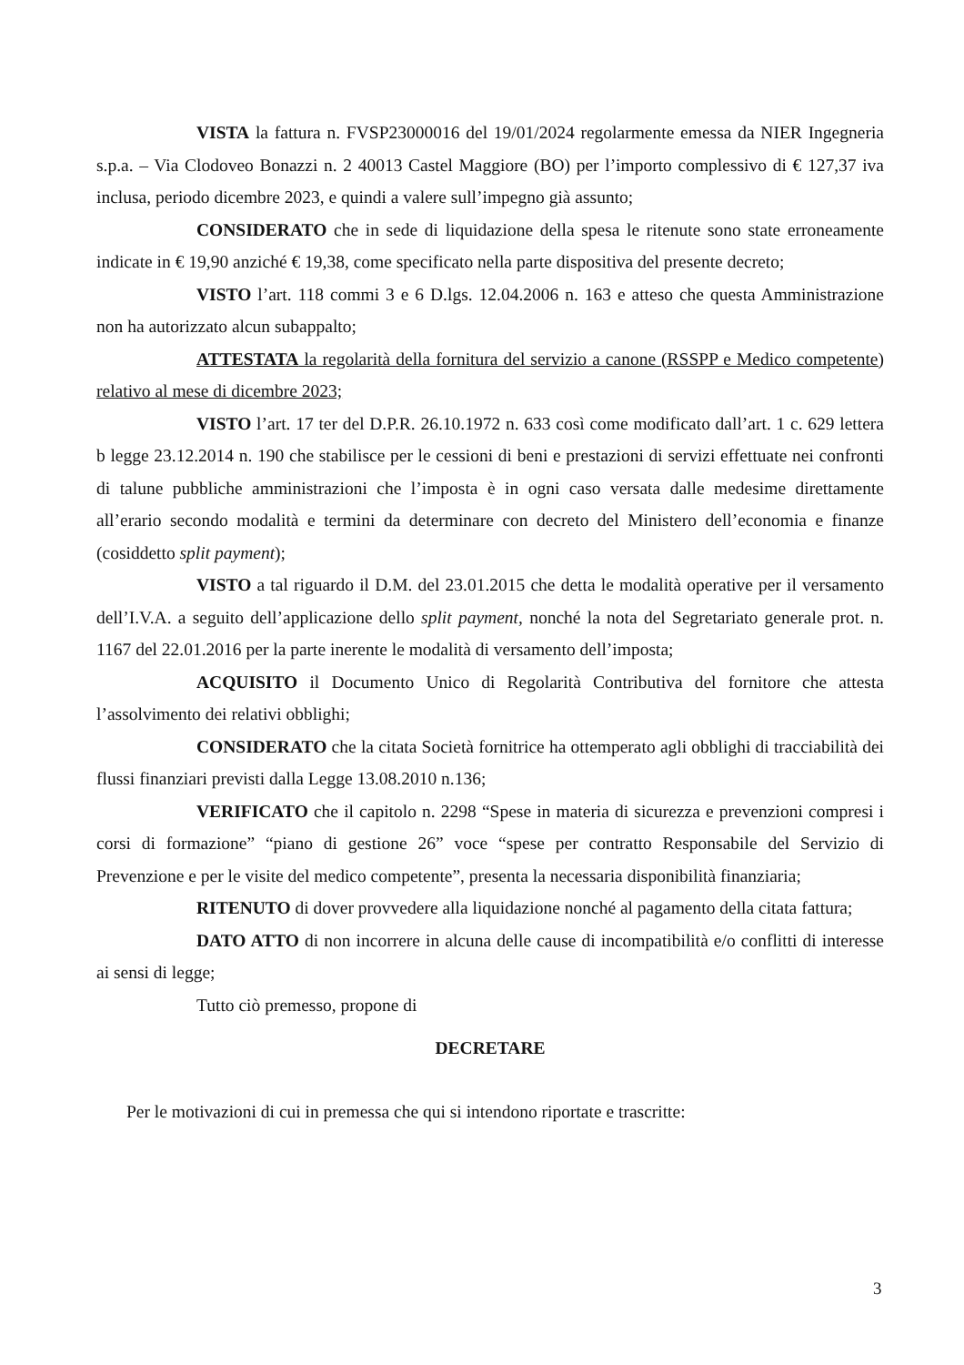VISTA la fattura n. FVSP23000016 del 19/01/2024 regolarmente emessa da NIER Ingegneria s.p.a. – Via Clodoveo Bonazzi n. 2 40013 Castel Maggiore (BO) per l’importo complessivo di € 127,37 iva inclusa, periodo dicembre 2023, e quindi a valere sull’impegno già assunto;
CONSIDERATO che in sede di liquidazione della spesa le ritenute sono state erroneamente indicate in € 19,90 anziché € 19,38, come specificato nella parte dispositiva del presente decreto;
VISTO l’art. 118 commi 3 e 6 D.lgs. 12.04.2006 n. 163 e atteso che questa Amministrazione non ha autorizzato alcun subappalto;
ATTESTATA la regolarità della fornitura del servizio a canone (RSSPP e Medico competente) relativo al mese di dicembre 2023;
VISTO l’art. 17 ter del D.P.R. 26.10.1972 n. 633 così come modificato dall’art. 1 c. 629 lettera b legge 23.12.2014 n. 190 che stabilisce per le cessioni di beni e prestazioni di servizi effettuate nei confronti di talune pubbliche amministrazioni che l’imposta è in ogni caso versata dalle medesime direttamente all’erario secondo modalità e termini da determinare con decreto del Ministero dell’economia e finanze (cosiddetto split payment);
VISTO a tal riguardo il D.M. del 23.01.2015 che detta le modalità operative per il versamento dell’I.V.A. a seguito dell’applicazione dello split payment, nonché la nota del Segretariato generale prot. n. 1167 del 22.01.2016 per la parte inerente le modalità di versamento dell’imposta;
ACQUISITO il Documento Unico di Regolarità Contributiva del fornitore che attesta l’assolvimento dei relativi obblighi;
CONSIDERATO che la citata Società fornitrice ha ottemperato agli obblighi di tracciabilità dei flussi finanziari previsti dalla Legge 13.08.2010 n.136;
VERIFICATO che il capitolo n. 2298 “Spese in materia di sicurezza e prevenzioni compresi i corsi di formazione” “piano di gestione 26” voce “spese per contratto Responsabile del Servizio di Prevenzione e per le visite del medico competente”, presenta la necessaria disponibilità finanziaria;
RITENUTO di dover provvedere alla liquidazione nonché al pagamento della citata fattura;
DATO ATTO di non incorrere in alcuna delle cause di incompatibilità e/o conflitti di interesse ai sensi di legge;
Tutto ciò premesso, propone di
DECRETARE
Per le motivazioni di cui in premessa che qui si intendono riportate e trascritte:
3